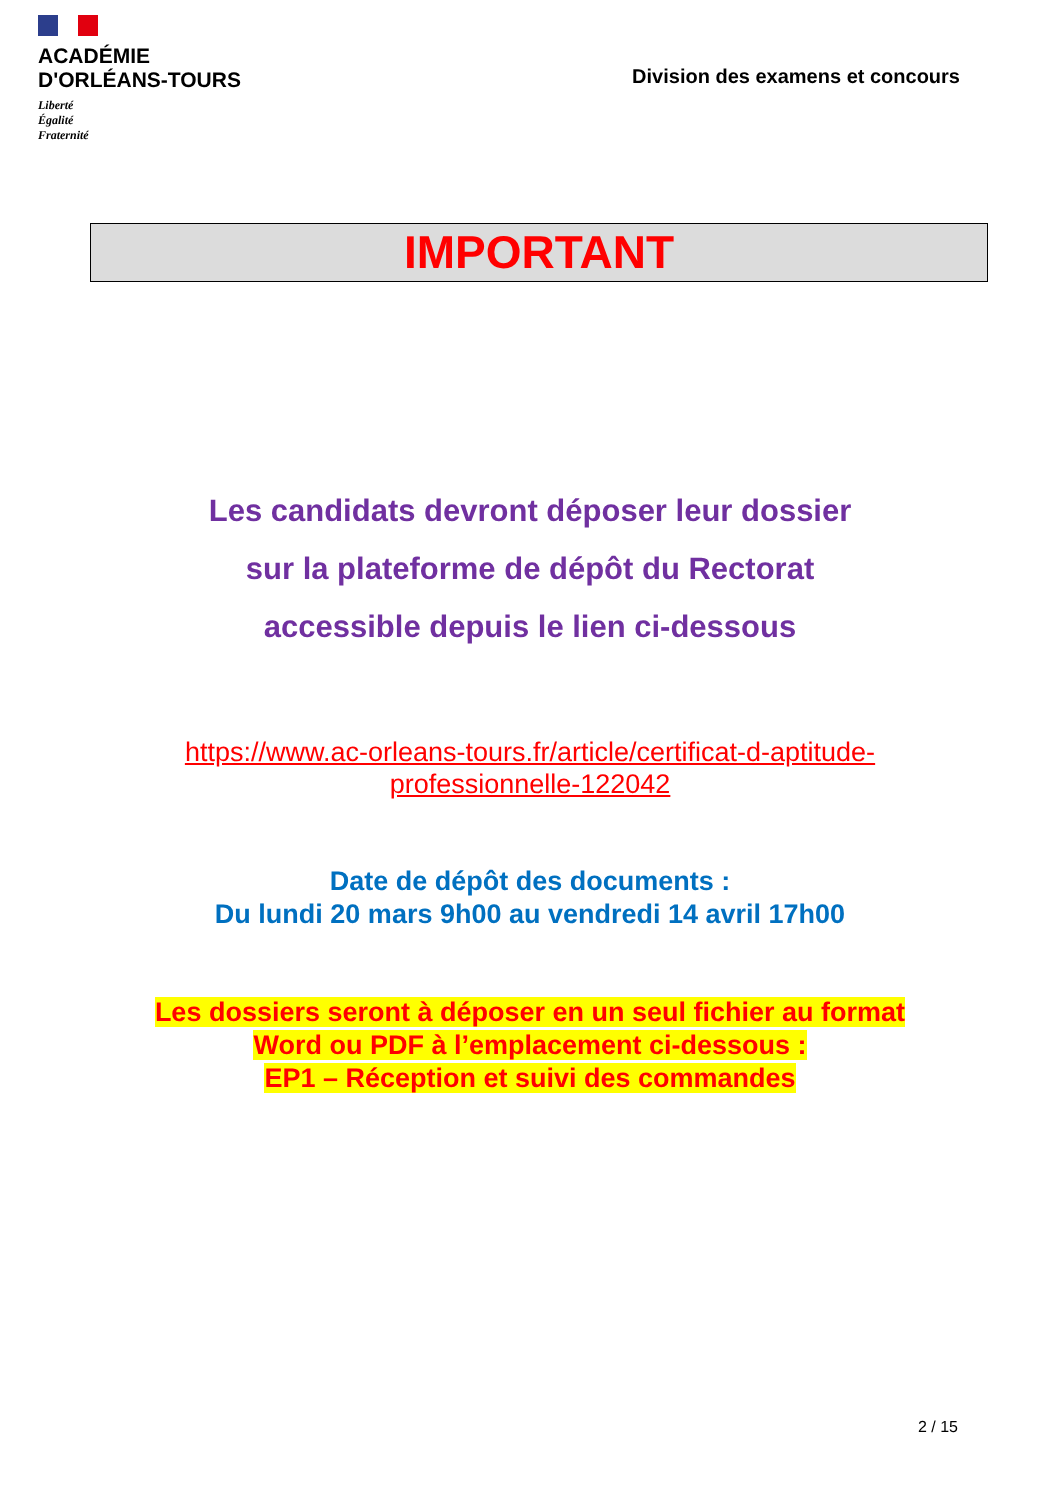ACADÉMIE
D'ORLÉANS-TOURS
Liberté
Égalité
Fraternité
Division des examens et concours
IMPORTANT
Les candidats devront déposer leur dossier
sur la plateforme de dépôt du Rectorat
accessible depuis le lien ci-dessous
https://www.ac-orleans-tours.fr/article/certificat-d-aptitude-
professionnelle-122042
Date de dépôt des documents :
Du lundi 20 mars 9h00 au vendredi 14 avril 17h00
Les dossiers seront à déposer en un seul fichier au format
Word ou PDF à l’emplacement ci-dessous :
EP1 – Réception et suivi des commandes
2 / 15